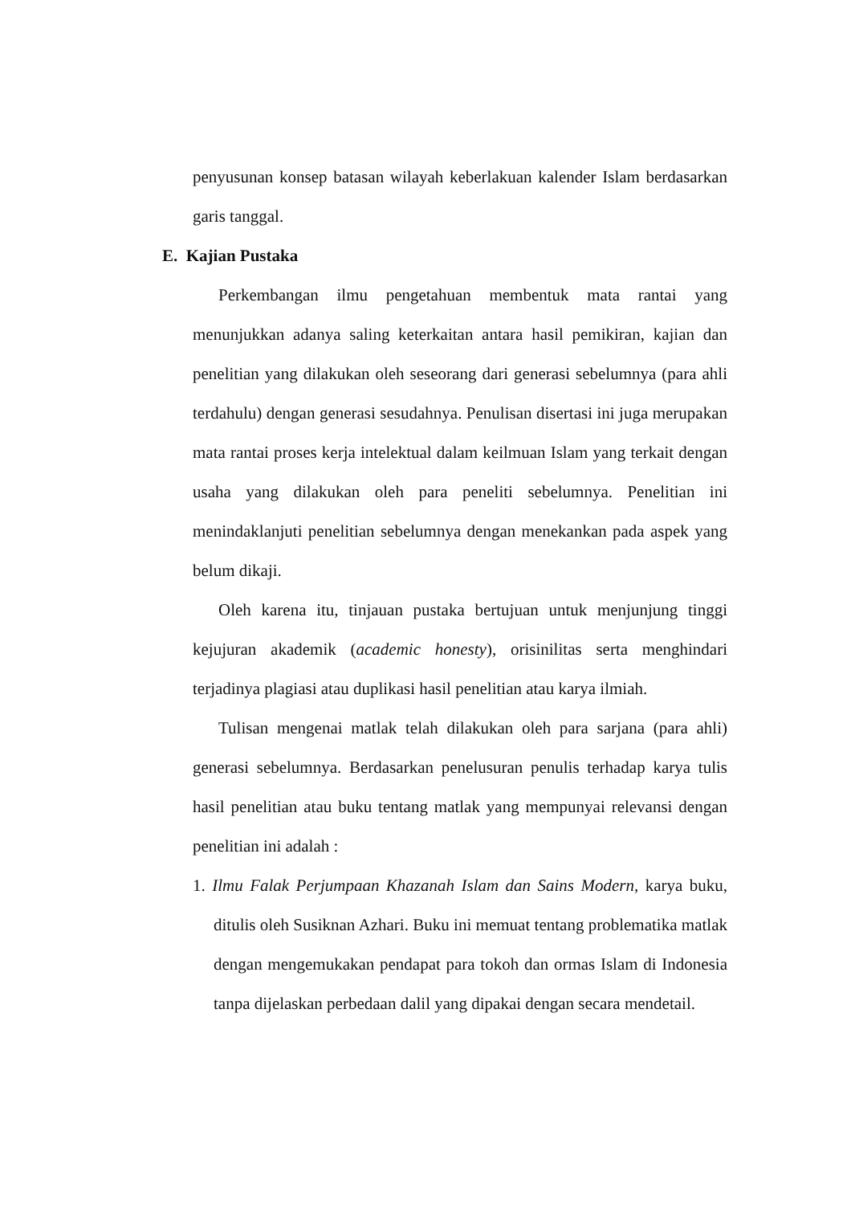penyusunan konsep batasan wilayah keberlakuan kalender Islam berdasarkan garis tanggal.
E. Kajian Pustaka
Perkembangan ilmu pengetahuan membentuk mata rantai yang menunjukkan adanya saling keterkaitan antara hasil pemikiran, kajian dan penelitian yang dilakukan oleh seseorang dari generasi sebelumnya (para ahli terdahulu) dengan generasi sesudahnya. Penulisan disertasi ini juga merupakan mata rantai proses kerja intelektual dalam keilmuan Islam yang terkait dengan usaha yang dilakukan oleh para peneliti sebelumnya. Penelitian ini menindaklanjuti penelitian sebelumnya dengan menekankan pada aspek yang belum dikaji.
Oleh karena itu, tinjauan pustaka bertujuan untuk menjunjung tinggi kejujuran akademik (academic honesty), orisinilitas serta menghindari terjadinya plagiasi atau duplikasi hasil penelitian atau karya ilmiah.
Tulisan mengenai matlak telah dilakukan oleh para sarjana (para ahli) generasi sebelumnya. Berdasarkan penelusuran penulis terhadap karya tulis hasil penelitian atau buku tentang matlak yang mempunyai relevansi dengan penelitian ini adalah :
1. Ilmu Falak Perjumpaan Khazanah Islam dan Sains Modern, karya buku, ditulis oleh Susiknan Azhari. Buku ini memuat tentang problematika matlak dengan mengemukakan pendapat para tokoh dan ormas Islam di Indonesia tanpa dijelaskan perbedaan dalil yang dipakai dengan secara mendetail.